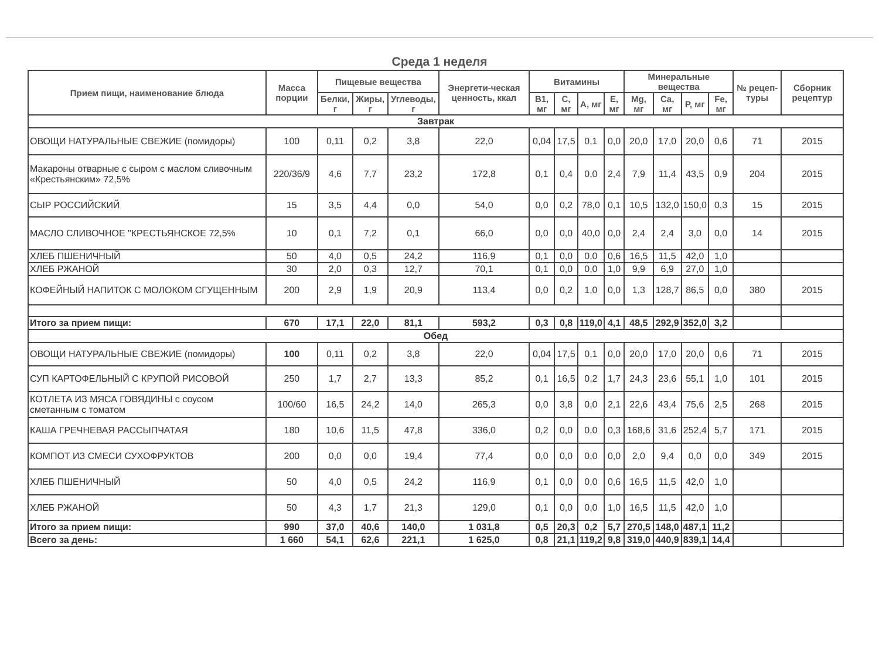Среда 1 неделя
| Прием пищи, наименование блюда | Масса порции | Пищевые вещества | | | Энергети-ческая ценность, ккал | Витамины | | | | Минеральные вещества | | | | № рецеп-туры | Сборник рецептур |
| --- | --- | --- | --- | --- | --- | --- | --- | --- | --- | --- | --- | --- | --- | --- | --- |
| | | Белки, г | Жиры, г | Углеводы, г | | B1, мг | C, мг | A, мг | E, мг | Mg, мг | Ca, мг | P, мг | Fe, мг | | |
| Завтрак | | | | | | | | | | | | | | | |
| ОВОЩИ НАТУРАЛЬНЫЕ СВЕЖИЕ (помидоры) | 100 | 0,11 | 0,2 | 3,8 | 22,0 | 0,04 | 17,5 | 0,1 | 0,0 | 20,0 | 17,0 | 20,0 | 0,6 | 71 | 2015 |
| Макароны отварные с сыром с маслом сливочным «Крестьянским» 72,5% | 220/36/9 | 4,6 | 7,7 | 23,2 | 172,8 | 0,1 | 0,4 | 0,0 | 2,4 | 7,9 | 11,4 | 43,5 | 0,9 | 204 | 2015 |
| СЫР РОССИЙСКИЙ | 15 | 3,5 | 4,4 | 0,0 | 54,0 | 0,0 | 0,2 | 78,0 | 0,1 | 10,5 | 132,0 | 150,0 | 0,3 | 15 | 2015 |
| МАСЛО СЛИВОЧНОЕ "КРЕСТЬЯНСКОЕ 72,5% | 10 | 0,1 | 7,2 | 0,1 | 66,0 | 0,0 | 0,0 | 40,0 | 0,0 | 2,4 | 2,4 | 3,0 | 0,0 | 14 | 2015 |
| ХЛЕБ ПШЕНИЧНЫЙ | 50 | 4,0 | 0,5 | 24,2 | 116,9 | 0,1 | 0,0 | 0,0 | 0,6 | 16,5 | 11,5 | 42,0 | 1,0 | | |
| ХЛЕБ РЖАНОЙ | 30 | 2,0 | 0,3 | 12,7 | 70,1 | 0,1 | 0,0 | 0,0 | 1,0 | 9,9 | 6,9 | 27,0 | 1,0 | | |
| КОФЕЙНЫЙ НАПИТОК С МОЛОКОМ СГУЩЕННЫМ | 200 | 2,9 | 1,9 | 20,9 | 113,4 | 0,0 | 0,2 | 1,0 | 0,0 | 1,3 | 128,7 | 86,5 | 0,0 | 380 | 2015 |
| Итого за прием пищи: | 670 | 17,1 | 22,0 | 81,1 | 593,2 | 0,3 | 0,8 | 119,0 | 4,1 | 48,5 | 292,9 | 352,0 | 3,2 | | |
| Обед | | | | | | | | | | | | | | | |
| ОВОЩИ НАТУРАЛЬНЫЕ СВЕЖИЕ (помидоры) | 100 | 0,11 | 0,2 | 3,8 | 22,0 | 0,04 | 17,5 | 0,1 | 0,0 | 20,0 | 17,0 | 20,0 | 0,6 | 71 | 2015 |
| СУП КАРТОФЕЛЬНЫЙ С КРУПОЙ РИСОВОЙ | 250 | 1,7 | 2,7 | 13,3 | 85,2 | 0,1 | 16,5 | 0,2 | 1,7 | 24,3 | 23,6 | 55,1 | 1,0 | 101 | 2015 |
| КОТЛЕТА ИЗ МЯСА ГОВЯДИНЫ с соусом сметанным с томатом | 100/60 | 16,5 | 24,2 | 14,0 | 265,3 | 0,0 | 3,8 | 0,0 | 2,1 | 22,6 | 43,4 | 75,6 | 2,5 | 268 | 2015 |
| КАША ГРЕЧНЕВАЯ РАССЫПЧАТАЯ | 180 | 10,6 | 11,5 | 47,8 | 336,0 | 0,2 | 0,0 | 0,0 | 0,3 | 168,6 | 31,6 | 252,4 | 5,7 | 171 | 2015 |
| КОМПОТ ИЗ СМЕСИ СУХОФРУКТОВ | 200 | 0,0 | 0,0 | 19,4 | 77,4 | 0,0 | 0,0 | 0,0 | 0,0 | 2,0 | 9,4 | 0,0 | 0,0 | 349 | 2015 |
| ХЛЕБ ПШЕНИЧНЫЙ | 50 | 4,0 | 0,5 | 24,2 | 116,9 | 0,1 | 0,0 | 0,0 | 0,6 | 16,5 | 11,5 | 42,0 | 1,0 | | |
| ХЛЕБ РЖАНОЙ | 50 | 4,3 | 1,7 | 21,3 | 129,0 | 0,1 | 0,0 | 0,0 | 1,0 | 16,5 | 11,5 | 42,0 | 1,0 | | |
| Итого за прием пищи: | 990 | 37,0 | 40,6 | 140,0 | 1 031,8 | 0,5 | 20,3 | 0,2 | 5,7 | 270,5 | 148,0 | 487,1 | 11,2 | | |
| Всего за день: | 1 660 | 54,1 | 62,6 | 221,1 | 1 625,0 | 0,8 | 21,1 | 119,2 | 9,8 | 319,0 | 440,9 | 839,1 | 14,4 | | |